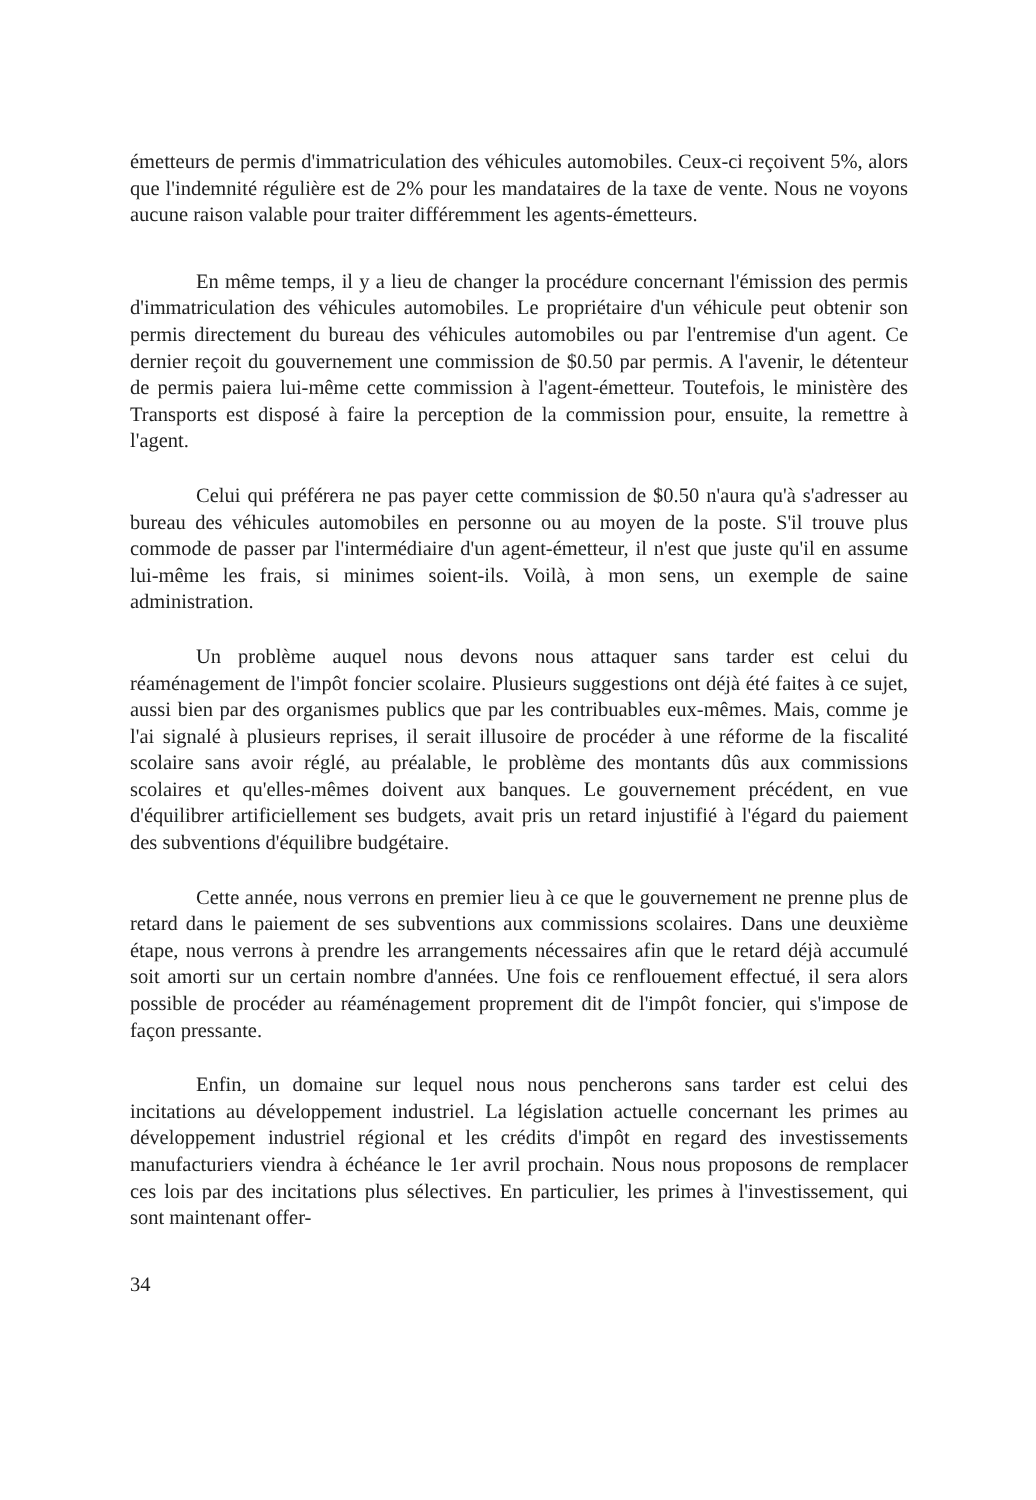émetteurs de permis d'immatriculation des véhicules automobiles. Ceux-ci reçoivent 5%, alors que l'indemnité régulière est de 2% pour les mandataires de la taxe de vente. Nous ne voyons aucune raison valable pour traiter différemment les agents-émetteurs.
En même temps, il y a lieu de changer la procédure concernant l'émission des permis d'immatriculation des véhicules automobiles. Le propriétaire d'un véhicule peut obtenir son permis directement du bureau des véhicules automobiles ou par l'entremise d'un agent. Ce dernier reçoit du gouvernement une commission de $0.50 par permis. A l'avenir, le détenteur de permis paiera lui-même cette commission à l'agent-émetteur. Toutefois, le ministère des Transports est disposé à faire la perception de la commission pour, ensuite, la remettre à l'agent.
Celui qui préférera ne pas payer cette commission de $0.50 n'aura qu'à s'adresser au bureau des véhicules automobiles en personne ou au moyen de la poste. S'il trouve plus commode de passer par l'intermédiaire d'un agent-émetteur, il n'est que juste qu'il en assume lui-même les frais, si minimes soient-ils. Voilà, à mon sens, un exemple de saine administration.
Un problème auquel nous devons nous attaquer sans tarder est celui du réaménagement de l'impôt foncier scolaire. Plusieurs suggestions ont déjà été faites à ce sujet, aussi bien par des organismes publics que par les contribuables eux-mêmes. Mais, comme je l'ai signalé à plusieurs reprises, il serait illusoire de procéder à une réforme de la fiscalité scolaire sans avoir réglé, au préalable, le problème des montants dûs aux commissions scolaires et qu'elles-mêmes doivent aux banques. Le gouvernement précédent, en vue d'équilibrer artificiellement ses budgets, avait pris un retard injustifié à l'égard du paiement des subventions d'équilibre budgétaire.
Cette année, nous verrons en premier lieu à ce que le gouvernement ne prenne plus de retard dans le paiement de ses subventions aux commissions scolaires. Dans une deuxième étape, nous verrons à prendre les arrangements nécessaires afin que le retard déjà accumulé soit amorti sur un certain nombre d'années. Une fois ce renflouement effectué, il sera alors possible de procéder au réaménagement proprement dit de l'impôt foncier, qui s'impose de façon pressante.
Enfin, un domaine sur lequel nous nous pencherons sans tarder est celui des incitations au développement industriel. La législation actuelle concernant les primes au développement industriel régional et les crédits d'impôt en regard des investissements manufacturiers viendra à échéance le 1er avril prochain. Nous nous proposons de remplacer ces lois par des incitations plus sélectives. En particulier, les primes à l'investissement, qui sont maintenant offer-
34